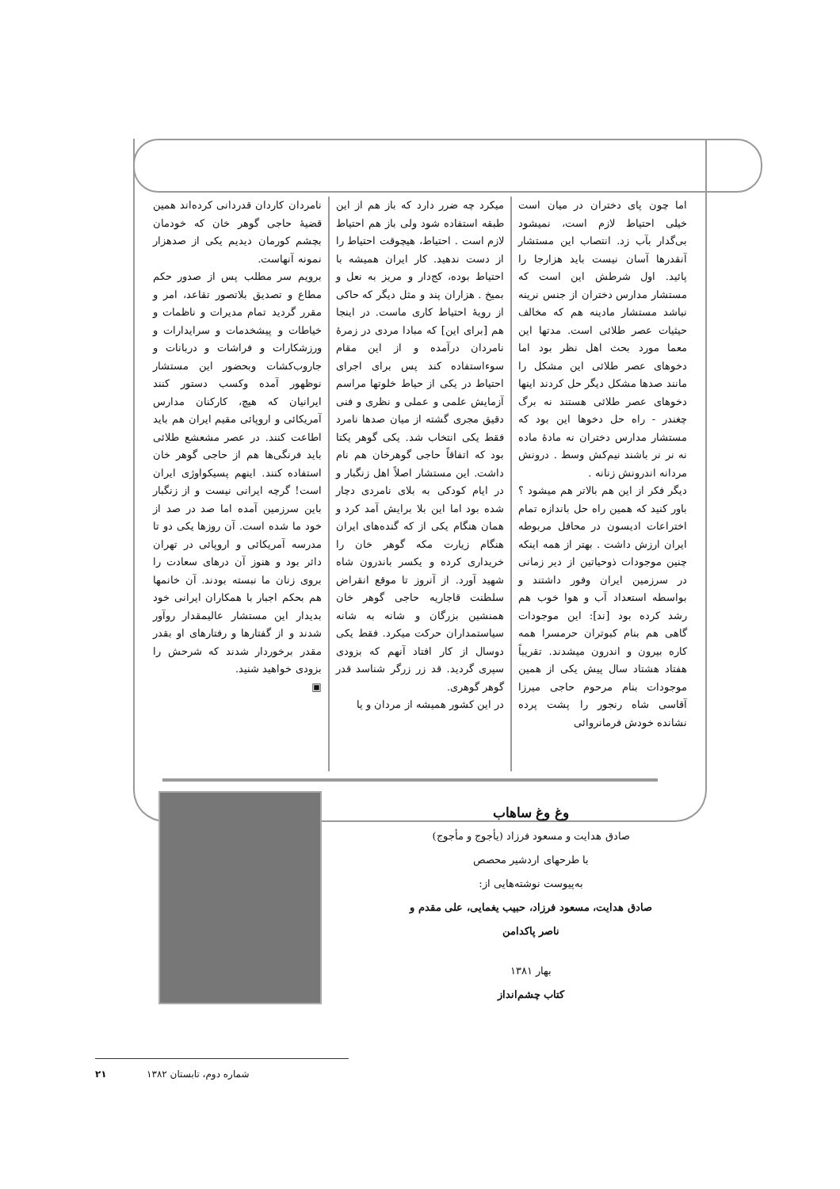اما چون پای دختران در میان است خیلی احتیاط لازم است، نمیشود بی‌گدار بآب زد. انتصاب این مستشار آنقدرها آسان نیست باید هزارجا را پائید. اول شرطش این است که مستشار مدارس دختران از جنس نرینه نباشد مستشار مادینه هم که مخالف حیثیات عصر طلائی است. مدتها این معما مورد بحث اهل نظر بود اما دخوهای عصر طلائی این مشکل را مانند صدها مشکل دیگر حل کردند اینها دخوهای عصر طلائی هستند نه برگ چغندر - راه حل دخوها این بود که مستشار مدارس دختران نه مادهٔ ماده نه نر نر باشند نیم‌کش وسط . درونش مردانه اندرونش زنانه .
دیگر فکر از این هم بالاتر هم میشود ؟ باور کنید که همین راه حل باندازه تمام اختراعات ادیسون در محافل مربوطه ایران ارزش داشت . بهتر از همه اینکه چنین موجودات ذوحیاتین از دیر زمانی در سرزمین ایران وفور داشتند و بواسطه استعداد آب و هوا خوب هم رشد کرده بود [ند]: این موجودات گاهی هم بنام کبوتران حرمسرا همه کاره بیرون و اندرون میشدند. تقریباً هفتاد هشتاد سال پیش یکی از همین موجودات بنام مرحوم حاجی میرزا آقاسی شاه رنجور را پشت پرده نشانده خودش فرمانروائی
میکرد چه ضرر دارد که باز هم از این طبقه استفاده شود ولی باز هم احتیاط لازم است . احتیاط، هیچوقت احتیاط را از دست ندهید. کار ایران همیشه با احتیاط بوده، کج‌دار و مریز به نعل و بمیخ . هزاران پند و مثل دیگر که حاکی از رویهٔ احتیاط کاری ماست. در اینجا هم [برای این] که مبادا مردی در زمرهٔ نامردان درآمده و از این مقام سوءاستفاده کند پس برای اجرای احتیاط در یکی از حیاط خلوتها مراسم آزمایش علمی و عملی و نظری و فنی دقیق مجری گشته از میان صدها نامرد فقط یکی انتخاب شد. یکی گوهر یکتا بود که اتفاقاً حاجی گوهرخان هم نام داشت. این مستشار اصلاً اهل زنگبار و در ایام کودکی به بلای نامردی دچار شده بود اما این بلا برایش آمد کرد و همان هنگام یکی از که گنده‌های ایران هنگام زیارت مکه گوهر خان را خریداری کرده و یکسر باندرون شاه شهید آورد. از آنروز تا موقع انقراض سلطنت قاجاریه حاجی گوهر خان همنشین بزرگان و شانه به شانه سیاستمداران حرکت میکرد. فقط یکی دوسال از کار افتاد آنهم که بزودی سپری گردید. قد زر زرگر شناسد قدر گوهر گوهری.
در این کشور همیشه از مردان و یا
نامردان کاردان قدردانی کرده‌اند همین قضیهٔ حاجی گوهر خان که خودمان بچشم کورمان دیدیم یکی از صدهزار نمونه آنهاست.
برویم سر مطلب پس از صدور حکم مطاع و تصدیق بلاتصور تقاعد، امر و مقرر گردید تمام مدیرات و ناظمات و خیاطات و پیشخدمات و سرایدارات و ورزشکارات و فراشات و دربانات و جاروب‌کشات وبحضور این مستشار نوظهور آمده وکسب دستور کنند ایرانیان که هیچ، کارکنان مدارس آمریکائی و اروپائی مقیم ایران هم باید اطاعت کنند. در عصر مشعشع طلائی باید فرنگی‌ها هم از حاجی گوهر خان استفاده کنند. اینهم پسیکواوژی ایران است! گرچه ایرانی نیست و از زنگبار باین سرزمین آمده اما صد در صد از خود ما شده است. آن روزها یکی دو تا مدرسه آمریکائی و اروپائی در تهران دائر بود و هنوز آن درهای سعادت را بروی زنان ما نبسته بودند. آن خانمها هم بحکم اجبار با همکاران ایرانی خود بدیدار این مستشار عالیمقدار روآور شدند و از گفتارها و رفتارهای او بقدر مقدر برخوردار شدند که شرحش را بزودی خواهید شنید.
▣
وغ وغ ساهاب
صادق هدایت و مسعود فرزاد (یأجوج و مأجوج)
با طرحهای اردشیر محصص
به‌پیوست نوشته‌هایی از:
صادق هدایت، مسعود فرزاد، حبیب یغمایی، علی مقدم و
ناصر پاکدامن
بهار ۱۳۸۱
کتاب چشم‌انداز
۲۱ شماره دوم، تابستان ۱۳۸۲